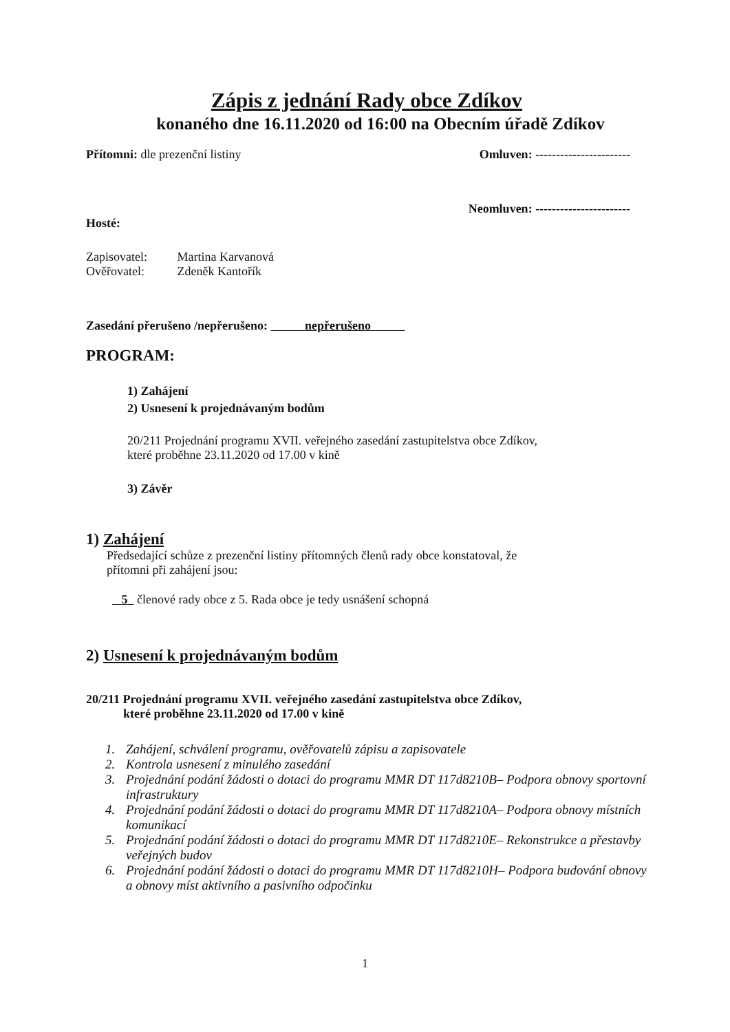Zápis z jednání Rady obce Zdíkov
konaného dne 16.11.2020 od 16:00 na Obecním úřadě Zdíkov
Přítomni: dle prezenční listiny
Omluven: -----------------------
Neomluven: -----------------------
Hosté:
Zapisovatel: Martina Karvanová
Ověřovatel: Zdeněk Kantořík
Zasedání přerušeno /nepřerušeno: nepřerušeno
PROGRAM:
1) Zahájení
2) Usnesení k projednávaným bodům
20/211 Projednání programu XVII. veřejného zasedání zastupitelstva obce Zdíkov,
které proběhne 23.11.2020 od 17.00 v kině
3) Závěr
1) Zahájení
Předsedající schůze z prezenční listiny přítomných členů rady obce konstatoval, že
přítomni při zahájení jsou:
5 členové rady obce z 5. Rada obce je tedy usnášení schopná
2) Usnesení k projednávaným bodům
20/211 Projednání programu XVII. veřejného zasedání zastupitelstva obce Zdíkov,
které proběhne 23.11.2020 od 17.00 v kině
1. Zahájení, schválení programu, ověřovatelů zápisu a zapisovatele
2. Kontrola usnesení z minulého zasedání
3. Projednání podání žádosti o dotaci do programu MMR DT 117d8210B– Podpora obnovy sportovní infrastruktury
4. Projednání podání žádosti o dotaci do programu MMR DT 117d8210A– Podpora obnovy místních komunikací
5. Projednání podání žádosti o dotaci do programu MMR DT 117d8210E– Rekonstrukce a přestavby veřejných budov
6. Projednání podání žádosti o dotaci do programu MMR DT 117d8210H– Podpora budování obnovy a obnovy míst aktivního a pasivního odpočinku
1